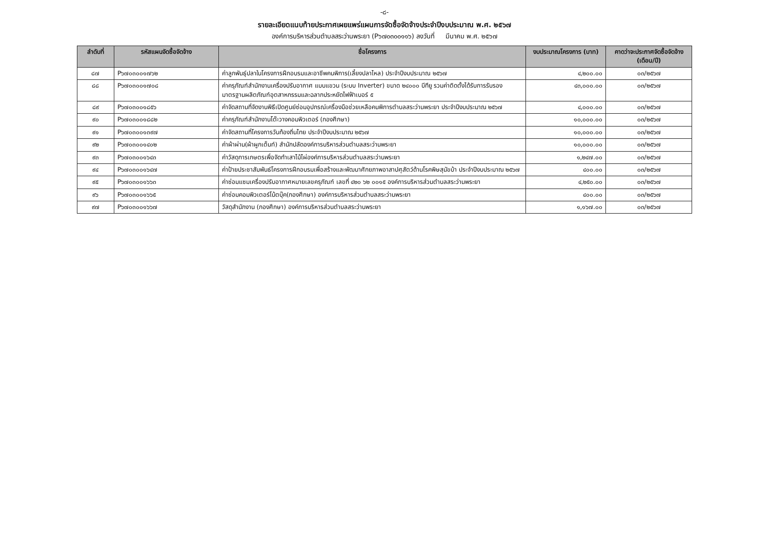-๘-
รายละเอียดแนบท้ายประกาศเผยแพร่แผนการจัดซื้อจัดจ้างประจำปีงบประมาณ พ.ศ. ๒๕๖๗
องค์การบริหารส่วนตำบลสระว่านพระยา (P๖๗๐๓๐๐๑๑๖) ลงวันที่ มีนาคม พ.ศ. ๒๕๖๗
| ลำดับที่ | รหัสแผนจัดซื้อจัดจ้าง | ชื่อโครงการ | งบประมาณโครงการ (บาท) | คาดว่าจะประกาศจัดซื้อจัดจ้าง (เดือน/ปี) |
| --- | --- | --- | --- | --- |
| ๘๗ | P๖๗๐๓๐๐๑๗๖๒ | ค่าลูกพันธุ์ปลาในโครงการฝึกอบรมและอาชีพคนพิการ(เลี้ยงปลาไหล) ประจำปีงบประมาณ ๒๕๖๗ | ๔,๒๐๐.๐๐ | ๐๓/๒๕๖๗ |
| ๘๘ | P๖๗๐๓๐๐๑๗๐๘ | ค่าครุภัณฑ์สำนักงานเครื่องปรับอากาศ แบบแขวน (ระบบ Inverter) ขนาด ๒๔๐๐๐ บีทียู รวมค่าติดตั้งได้รับการรับรองมาตรฐานผลิตภัณฑ์อุตสาหกรรมและฉลากประหยัดไฟฟ้าเบอร์ ๕ | ๔๓,๐๐๐.๐๐ | ๐๓/๒๕๖๗ |
| ๘๙ | P๖๗๐๓๐๐๑๘๕๖ | ค่าจัดสถานที่จัดงานพิธีเปิดศูนย์ซ่อมอุปกรณ์เครื่องมือช่วยเหลือคนพิการตำบลสระว่านพระยา ประจำปีงบประมาณ ๒๕๖๗ | ๔,๐๐๐.๐๐ | ๐๓/๒๕๖๗ |
| ๙๐ | P๖๗๐๓๐๐๑๘๘๒ | ค่าครุภัณฑ์สำนักงานโต๊ะวางคอมพิวเตอร์ (กองศึกษา) | ๑๐,๐๐๐.๐๐ | ๐๓/๒๕๖๗ |
| ๙๑ | P๖๗๐๓๐๐๑๓๙๗ | ค่าจัดสถานที่โครงการวันท้องถิ่นไทย ประจำปีงบประมาณ ๒๕๖๗ | ๑๐,๐๐๐.๐๐ | ๐๓/๒๕๖๗ |
| ๙๒ | P๖๗๐๓๐๐๑๔๐๒ | ค่าผ้าผ่าน(ผ้าผูกเต็นท์) สำนักปลัดองค์การบริหารส่วนตำบลสระว่านพระยา | ๑๐,๐๐๐.๐๐ | ๐๓/๒๕๖๗ |
| ๙๓ | P๖๗๐๓๐๐๑๖๔๓ | ค่าวัสดุการเกษตรเพื่อจัดทำเสาไม้ไผ่องค์การบริหารส่วนตำบลสระว่านพระยา | ๑,๒๔๗.๐๐ | ๐๓/๒๕๖๗ |
| ๙๔ | P๖๗๐๓๐๐๑๖๔๗ | ค่าป้ายประชาสัมพันธ์โครงการฝึกอบรมเพื่อสร้างและพัฒนาศักยภาพอาสาปศุสัตว์ด้านโรคพิษสุนัขบ้า ประจำปีงบประมาณ ๒๕๖๗ | ๔๐๐.๐๐ | ๐๓/๒๕๖๗ |
| ๙๕ | P๖๗๐๓๐๐๑๖๖๓ | ค่าซ่อมแซมเครื่องปรับอากาศหมายเลขครุภัณฑ์ เลขที่ ๔๒๐ ๖๒ ๐๐๑๕ องค์การบริหารส่วนตำบลสระว่านพระยา | ๔,๒๕๐.๐๐ | ๐๓/๒๕๖๗ |
| ๙๖ | P๖๗๐๓๐๐๑๖๖๕ | ค่าซ่อมคอมพิวเตอร์โน้ตบุ๊ค(กองศึกษา) องค์การบริหารส่วนตำบลสระว่านพระยา | ๔๐๐.๐๐ | ๐๓/๒๕๖๗ |
| ๙๗ | P๖๗๐๓๐๐๑๖๖๗ | วัสดุสำนักงาน (กองศึกษา) องค์การบริหารส่วนตำบลสระว่านพระยา | ๑,๑๖๗.๐๐ | ๐๓/๒๕๖๗ |